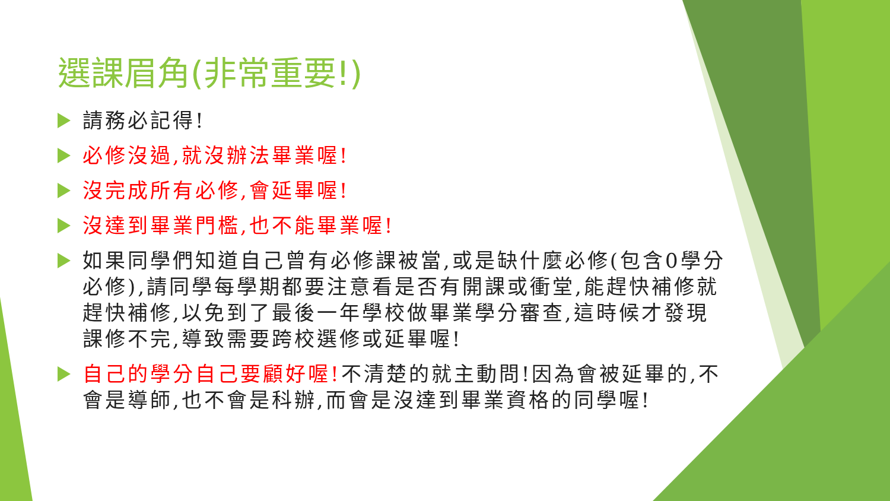選課眉角(非常重要!)
請務必記得!
必修沒過,就沒辦法畢業喔!
沒完成所有必修,會延畢喔!
沒達到畢業門檻,也不能畢業喔!
如果同學們知道自己曾有必修課被當,或是缺什麼必修(包含0學分必修),請同學每學期都要注意看是否有開課或衝堂,能趕快補修就趕快補修,以免到了最後一年學校做畢業學分審查,這時候才發現課修不完,導致需要跨校選修或延畢喔!
自己的學分自己要顧好喔!不清楚的就主動問!因為會被延畢的,不會是導師,也不會是科辦,而會是沒達到畢業資格的同學喔!